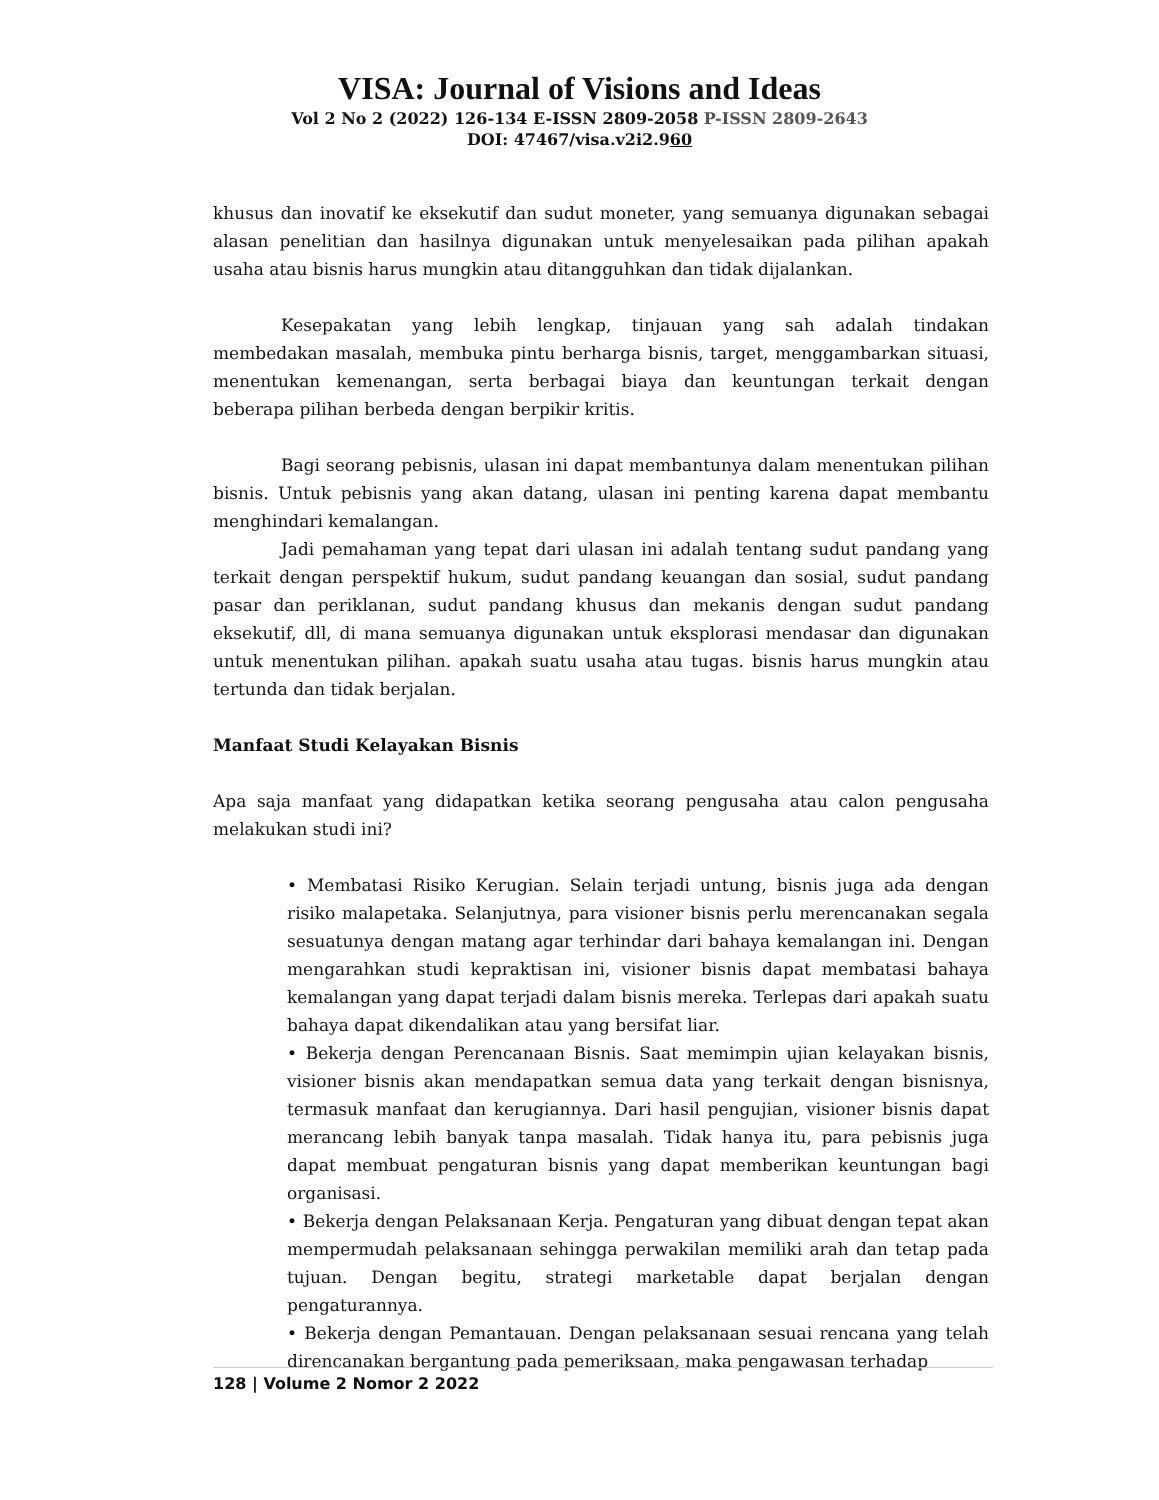VISA: Journal of Visions and Ideas
Vol 2 No 2 (2022) 126-134 E-ISSN 2809-2058 P-ISSN 2809-2643
DOI: 47467/visa.v2i2.960
khusus dan inovatif ke eksekutif dan sudut moneter, yang semuanya digunakan sebagai alasan penelitian dan hasilnya digunakan untuk menyelesaikan pada pilihan apakah usaha atau bisnis harus mungkin atau ditangguhkan dan tidak dijalankan.
Kesepakatan yang lebih lengkap, tinjauan yang sah adalah tindakan membedakan masalah, membuka pintu berharga bisnis, target, menggambarkan situasi, menentukan kemenangan, serta berbagai biaya dan keuntungan terkait dengan beberapa pilihan berbeda dengan berpikir kritis.
Bagi seorang pebisnis, ulasan ini dapat membantunya dalam menentukan pilihan bisnis. Untuk pebisnis yang akan datang, ulasan ini penting karena dapat membantu menghindari kemalangan.
Jadi pemahaman yang tepat dari ulasan ini adalah tentang sudut pandang yang terkait dengan perspektif hukum, sudut pandang keuangan dan sosial, sudut pandang pasar dan periklanan, sudut pandang khusus dan mekanis dengan sudut pandang eksekutif, dll, di mana semuanya digunakan untuk eksplorasi mendasar dan digunakan untuk menentukan pilihan. apakah suatu usaha atau tugas. bisnis harus mungkin atau tertunda dan tidak berjalan.
Manfaat Studi Kelayakan Bisnis
Apa saja manfaat yang didapatkan ketika seorang pengusaha atau calon pengusaha melakukan studi ini?
• Membatasi Risiko Kerugian. Selain terjadi untung, bisnis juga ada dengan risiko malapetaka. Selanjutnya, para visioner bisnis perlu merencanakan segala sesuatunya dengan matang agar terhindar dari bahaya kemalangan ini. Dengan mengarahkan studi kepraktisan ini, visioner bisnis dapat membatasi bahaya kemalangan yang dapat terjadi dalam bisnis mereka. Terlepas dari apakah suatu bahaya dapat dikendalikan atau yang bersifat liar.
• Bekerja dengan Perencanaan Bisnis. Saat memimpin ujian kelayakan bisnis, visioner bisnis akan mendapatkan semua data yang terkait dengan bisnisnya, termasuk manfaat dan kerugiannya. Dari hasil pengujian, visioner bisnis dapat merancang lebih banyak tanpa masalah. Tidak hanya itu, para pebisnis juga dapat membuat pengaturan bisnis yang dapat memberikan keuntungan bagi organisasi.
• Bekerja dengan Pelaksanaan Kerja. Pengaturan yang dibuat dengan tepat akan mempermudah pelaksanaan sehingga perwakilan memiliki arah dan tetap pada tujuan. Dengan begitu, strategi marketable dapat berjalan dengan pengaturannya.
• Bekerja dengan Pemantauan. Dengan pelaksanaan sesuai rencana yang telah direncanakan bergantung pada pemeriksaan, maka pengawasan terhadap
128 | Volume 2 Nomor 2 2022